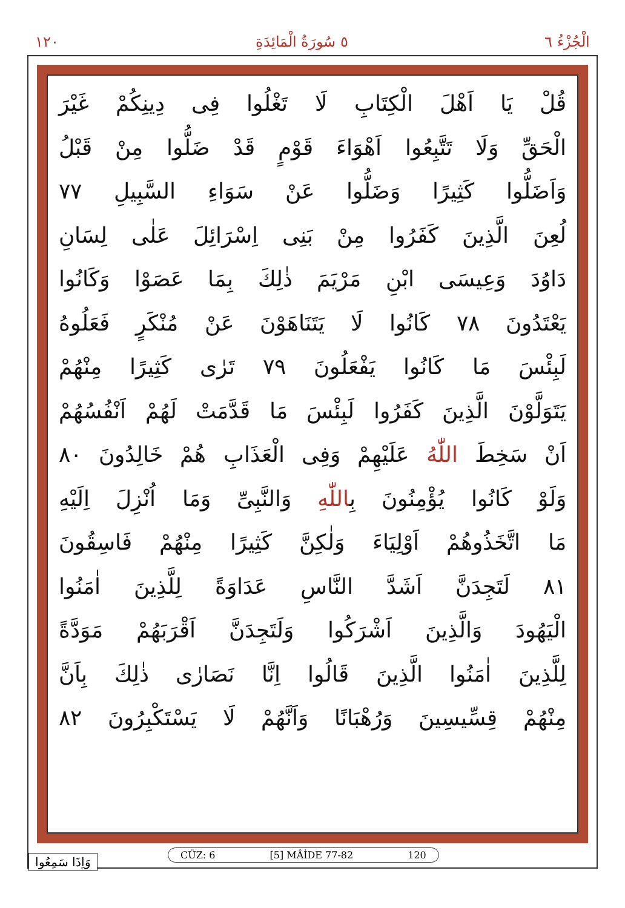١٢٠ ٥ سُورَةُ الْمَائِدَةِ الْجُزْءُ ٦
قُلْ يَا اَهْلَ الْكِتَابِ لَا تَغْلُوا فِى دِينِكُمْ غَيْرَ
الْحَقِّ وَلَا تَتَّبِعُوا اَهْوَاءَ قَوْمٍ قَدْ ضَلُّوا مِنْ قَبْلُ
وَاَضَلُّوا كَثِيرًا وَضَلُّوا عَنْ سَوَاءِ السَّبِيلِ ٧٧
لُعِنَ الَّذِينَ كَفَرُوا مِنْ بَنِى اِسْرَائِلَ عَلٰى لِسَانِ
دَاوُدَ وَعِيسَى ابْنِ مَرْيَمَ ذٰلِكَ بِمَا عَصَوْا وَكَانُوا
يَعْتَدُونَ ٧٨ كَانُوا لَا يَتَنَاهَوْنَ عَنْ مُنْكَرٍ فَعَلُوهُ
لَبِئْسَ مَا كَانُوا يَفْعَلُونَ ٧٩ تَرٰى كَثِيرًا مِنْهُمْ
يَتَوَلَّوْنَ الَّذِينَ كَفَرُوا لَبِئْسَ مَا قَدَّمَتْ لَهُمْ اَنْفُسُهُمْ
اَنْ سَخِطَ اللّٰهُ عَلَيْهِمْ وَفِى الْعَذَابِ هُمْ خَالِدُونَ ٨٠
وَلَوْ كَانُوا يُؤْمِنُونَ بِاللّٰهِ وَالنَّبِىِّ وَمَا اُنْزِلَ اِلَيْهِ
مَا اتَّخَذُوهُمْ اَوْلِيَاءَ وَلٰكِنَّ كَثِيرًا مِنْهُمْ فَاسِقُونَ
٨١ لَتَجِدَنَّ اَشَدَّ النَّاسِ عَدَاوَةً لِلَّذِينَ اٰمَنُوا
الْيَهُودَ وَالَّذِينَ اَشْرَكُوا وَلَتَجِدَنَّ اَقْرَبَهُمْ مَوَدَّةً
لِلَّذِينَ اٰمَنُوا الَّذِينَ قَالُوا اِنَّا نَصَارٰى ذٰلِكَ بِاَنَّ
مِنْهُمْ قِسِّيسِينَ وَرُهْبَانًا وَاَنَّهُمْ لَا يَسْتَكْبِرُونَ ٨٢
CÜZ: 6 [5] MÂİDE 77-82 120
وَاِذَا سَمِعُوا